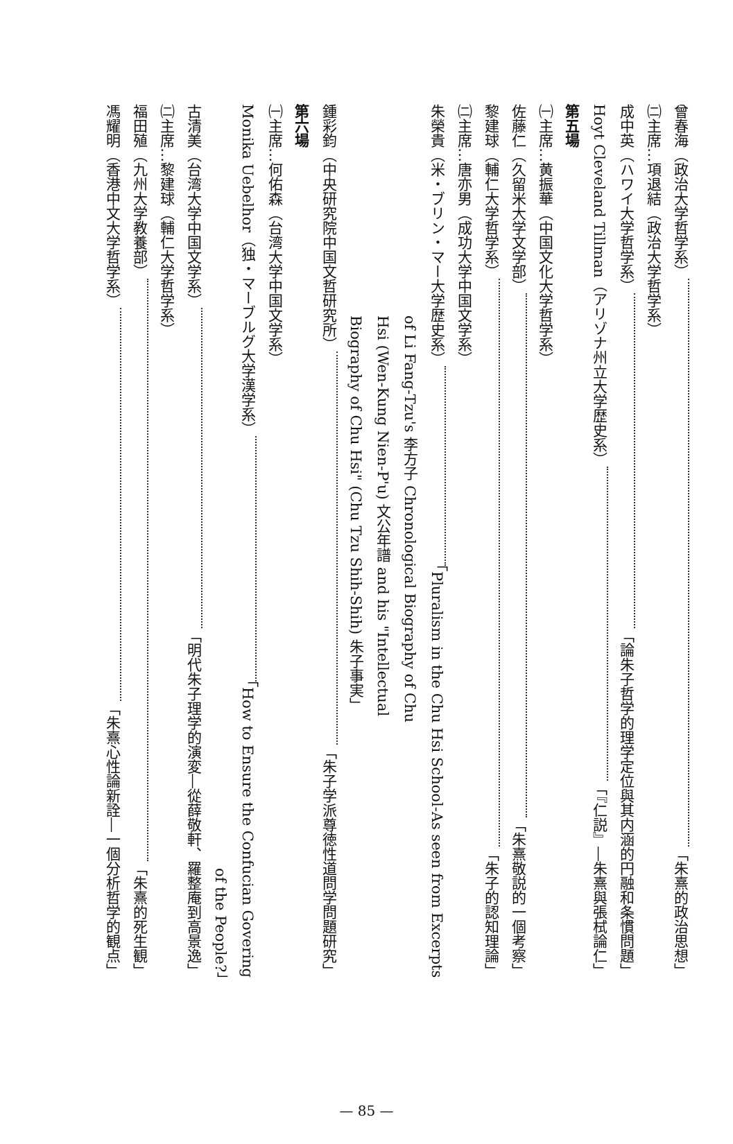曾春海（政治大学哲学系） 「朱熹的政治思想」
㈡主席…項退結（政治大学哲学系）
成中英（ハワイ大学哲学系） 「論朱子哲学的理学定位與其内涵的円融和条慣問題」
Hoyt Cleveland Tillman（アリゾナ州立大学歴史系） 「『仁説』―朱熹與張栻論仁」
第五場
㈠主席…黄振華（中国文化大学哲学系）
佐藤仁（久留米大学文学部） 「朱熹敬説的一個考察」
黎建球（輔仁大学哲学系） 「朱子的認知理論」
㈡主席…唐亦男（成功大学中国文学系）
朱榮貴（米・ブリン・マー大学歴史系） 「Pluralism in the Chu Hsi School-As seen from Excerpts
of Li Fang-Tzu's 李方子 Chronological Biography of Chu
Hsi (Wen-Kung Nien-P'u) 文公年譜 and his "Intellectual
Biography of Chu Hsi" (Chu Tzu Shih-Shih) 朱子事実」
鍾彩鈞（中央研究院中国文哲研究所） 「朱子学派尊徳性道問学問題研究」
第六場
㈠主席…何佑森（台湾大学中国文学系）
Monika Uebelhor（独・マーブルグ大学漢学系） 「How to Ensure the Confucian Govering
of the People?」
古清美（台湾大学中国文学系） 「明代朱子理学的演変―從薛敬軒、羅整庵到高景逸」
㈡主席…黎建球（輔仁大学哲学系）
福田殖（九州大学教養部） 「朱熹的死生観」
馮耀明（香港中文大学哲学系） 「朱熹心性論新詮―一個分析哲学的観点」
— 85 —